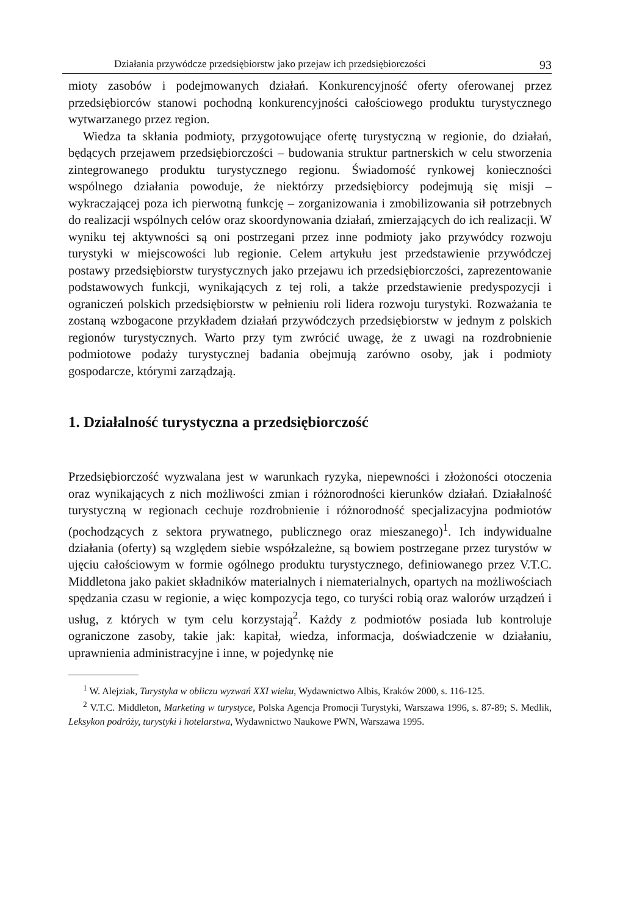Działania przywódcze przedsiębiorstw jako przejaw ich przedsiębiorczości 93
mioty zasobów i podejmowanych działań. Konkurencyjność oferty oferowanej przez przedsiębiorców stanowi pochodną konkurencyjności całościowego produktu turystycznego wytwarzanego przez region.
Wiedza ta skłania podmioty, przygotowujące ofertę turystyczną w regionie, do działań, będących przejawem przedsiębiorczości – budowania struktur partnerskich w celu stworzenia zintegrowanego produktu turystycznego regionu. Świadomość rynkowej konieczności wspólnego działania powoduje, że niektórzy przedsiębiorcy podejmują się misji – wykraczającej poza ich pierwotną funkcję – zorganizowania i zmobilizowania sił potrzebnych do realizacji wspólnych celów oraz skoordynowania działań, zmierzających do ich realizacji. W wyniku tej aktywności są oni postrzegani przez inne podmioty jako przywódcy rozwoju turystyki w miejscowości lub regionie. Celem artykułu jest przedstawienie przywódczej postawy przedsiębiorstw turystycznych jako przejawu ich przedsiębiorczości, zaprezentowanie podstawowych funkcji, wynikających z tej roli, a także przedstawienie predyspozycji i ograniczeń polskich przedsiębiorstw w pełnieniu roli lidera rozwoju turystyki. Rozważania te zostaną wzbogacone przykładem działań przywódczych przedsiębiorstw w jednym z polskich regionów turystycznych. Warto przy tym zwrócić uwagę, że z uwagi na rozdrobnienie podmiotowe podaży turystycznej badania obejmują zarówno osoby, jak i podmioty gospodarcze, którymi zarządzają.
1. Działalność turystyczna a przedsiębiorczość
Przedsiębiorczość wyzwalana jest w warunkach ryzyka, niepewności i złożoności otoczenia oraz wynikających z nich możliwości zmian i różnorodności kierunków działań. Działalność turystyczną w regionach cechuje rozdrobnienie i różnorodność specjalizacyjna podmiotów (pochodzących z sektora prywatnego, publicznego oraz mieszanego)<sup>1</sup>. Ich indywidualne działania (oferty) są względem siebie współzależne, są bowiem postrzegane przez turystów w ujęciu całościowym w formie ogólnego produktu turystycznego, definiowanego przez V.T.C. Middletona jako pakiet składników materialnych i niematerialnych, opartych na możliwościach spędzania czasu w regionie, a więc kompozycja tego, co turyści robią oraz walorów urządzeń i usług, z których w tym celu korzystają<sup>2</sup>. Każdy z podmiotów posiada lub kontroluje ograniczone zasoby, takie jak: kapitał, wiedza, informacja, doświadczenie w działaniu, uprawnienia administracyjne i inne, w pojedynkę nie
<sup>1</sup> W. Alejziak, Turystyka w obliczu wyzwań XXI wieku, Wydawnictwo Albis, Kraków 2000, s. 116-125.
<sup>2</sup> V.T.C. Middleton, Marketing w turystyce, Polska Agencja Promocji Turystyki, Warszawa 1996, s. 87-89; S. Medlik, Leksykon podróży, turystyki i hotelarstwa, Wydawnictwo Naukowe PWN, Warszawa 1995.